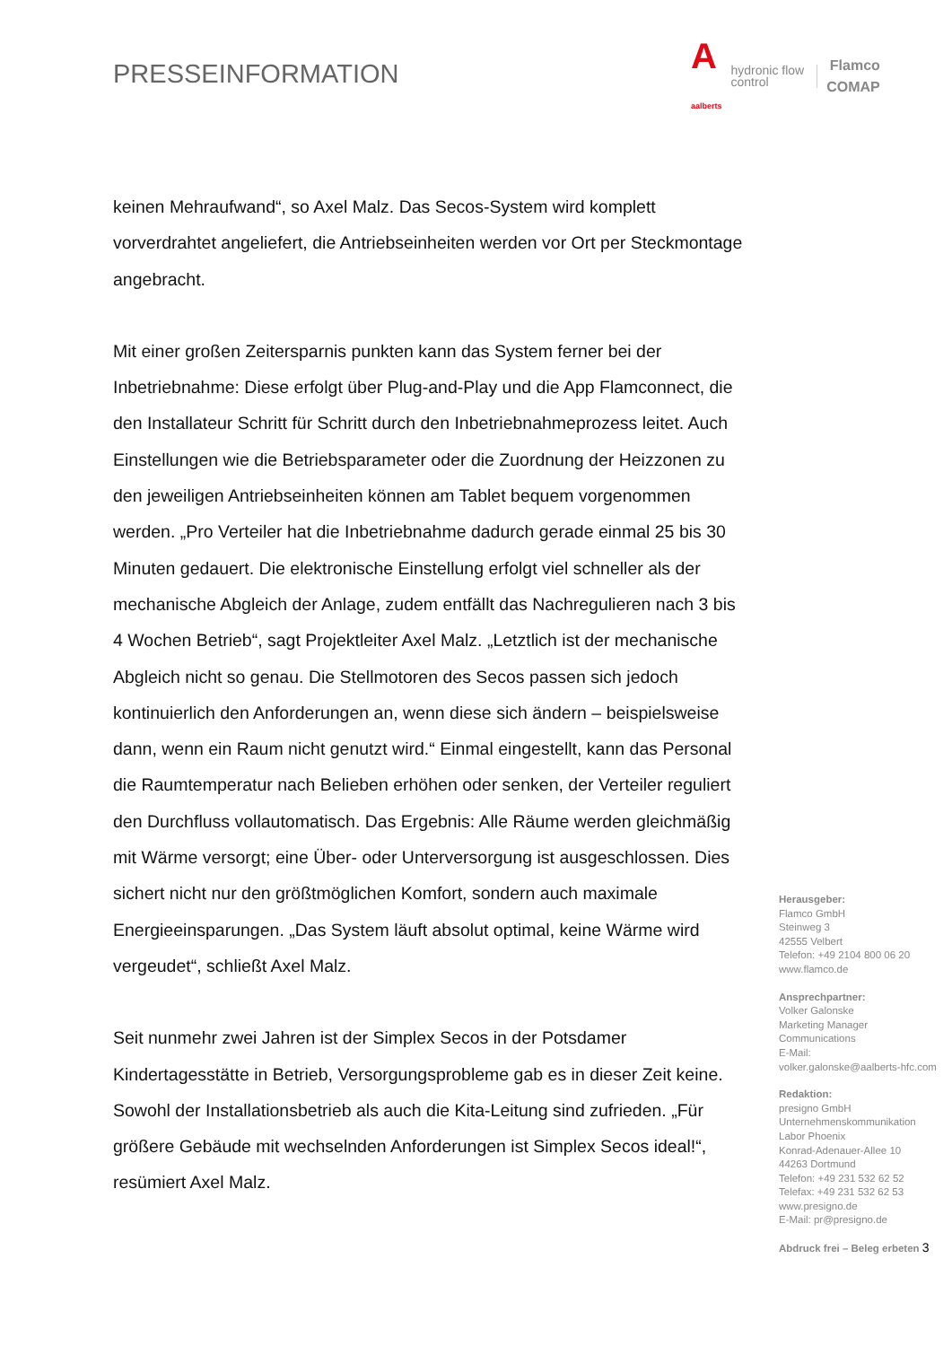PRESSEINFORMATION
A
aalberts hydronic flow
control Flamco
COMAP
keinen Mehraufwand“, so Axel Malz. Das Secos-System wird komplett vorverdrahtet angeliefert, die Antriebseinheiten werden vor Ort per Steckmontage angebracht.
Mit einer großen Zeitersparnis punkten kann das System ferner bei der Inbetriebnahme: Diese erfolgt über Plug-and-Play und die App Flamconnect, die den Installateur Schritt für Schritt durch den Inbetriebnahmeprozess leitet. Auch Einstellungen wie die Betriebsparameter oder die Zuordnung der Heizzonen zu den jeweiligen Antriebseinheiten können am Tablet bequem vorgenommen werden. „Pro Verteiler hat die Inbetriebnahme dadurch gerade einmal 25 bis 30 Minuten gedauert. Die elektronische Einstellung erfolgt viel schneller als der mechanische Abgleich der Anlage, zudem entfällt das Nachregulieren nach 3 bis 4 Wochen Betrieb“, sagt Projektleiter Axel Malz. „Letztlich ist der mechanische Abgleich nicht so genau. Die Stellmotoren des Secos passen sich jedoch kontinuierlich den Anforderungen an, wenn diese sich ändern – beispielsweise dann, wenn ein Raum nicht genutzt wird.“ Einmal eingestellt, kann das Personal die Raumtemperatur nach Belieben erhöhen oder senken, der Verteiler reguliert den Durchfluss vollautomatisch. Das Ergebnis: Alle Räume werden gleichmäßig mit Wärme versorgt; eine Über- oder Unterversorgung ist ausgeschlossen. Dies sichert nicht nur den größtmöglichen Komfort, sondern auch maximale Energieeinsparungen. „Das System läuft absolut optimal, keine Wärme wird vergeudet“, schließt Axel Malz.
Seit nunmehr zwei Jahren ist der Simplex Secos in der Potsdamer Kindertagesstätte in Betrieb, Versorgungsprobleme gab es in dieser Zeit keine. Sowohl der Installationsbetrieb als auch die Kita-Leitung sind zufrieden. „Für größere Gebäude mit wechselnden Anforderungen ist Simplex Secos ideal!“, resümiert Axel Malz.
Herausgeber:
Flamco GmbH
Steinweg 3
42555 Velbert
Telefon: +49 2104 800 06 20
www.flamco.de
Ansprechpartner:
Volker Galonske
Marketing Manager
Communications
E-Mail:
volker.galonske@aalberts-hfc.com
Redaktion:
presigno GmbH
Unternehmenskommunikation
Labor Phoenix
Konrad-Adenauer-Allee 10
44263 Dortmund
Telefon: +49 231 532 62 52
Telefax: +49 231 532 62 53
www.presigno.de
E-Mail: pr@presigno.de
Abdruck frei – Beleg erbeten 3